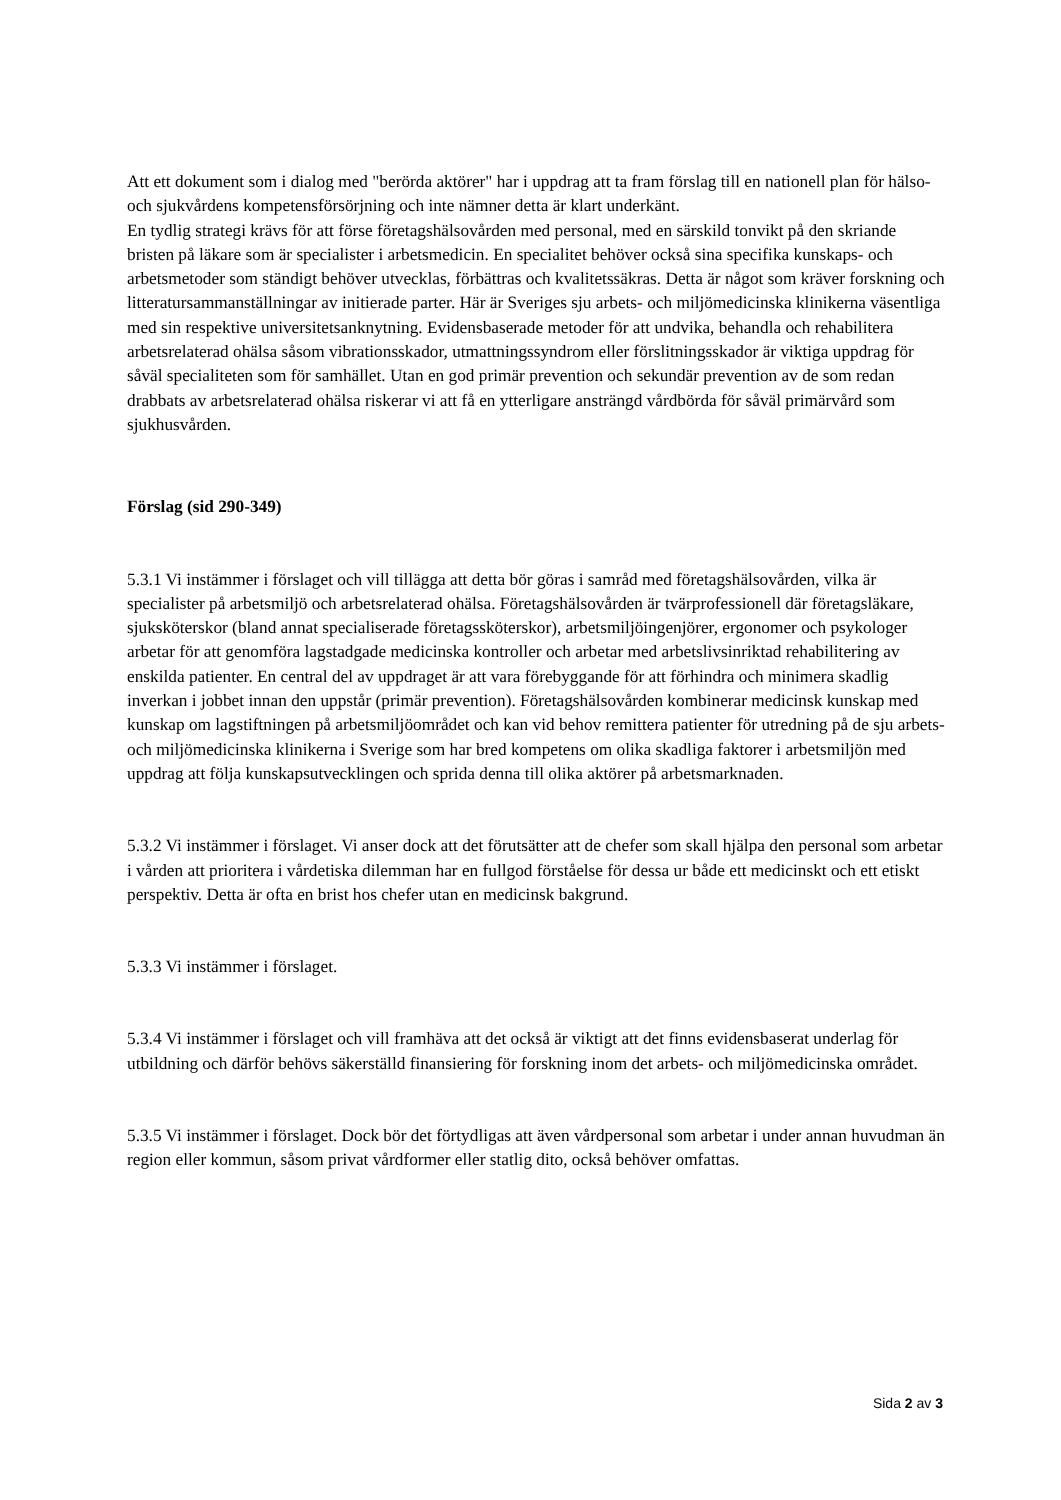Att ett dokument som i dialog med "berörda aktörer" har i uppdrag att ta fram förslag till en nationell plan för hälso- och sjukvårdens kompetensförsörjning och inte nämner detta är klart underkänt.
En tydlig strategi krävs för att förse företagshälsovården med personal, med en särskild tonvikt på den skriande bristen på läkare som är specialister i arbetsmedicin. En specialitet behöver också sina specifika kunskaps- och arbetsmetoder som ständigt behöver utvecklas, förbättras och kvalitetssäkras. Detta är något som kräver forskning och litteratursammanställningar av initierade parter. Här är Sveriges sju arbets- och miljömedicinska klinikerna väsentliga med sin respektive universitetsanknytning. Evidensbaserade metoder för att undvika, behandla och rehabilitera arbetsrelaterad ohälsa såsom vibrationsskador, utmattningssyndrom eller förslitningsskador är viktiga uppdrag för såväl specialiteten som för samhället. Utan en god primär prevention och sekundär prevention av de som redan drabbats av arbetsrelaterad ohälsa riskerar vi att få en ytterligare ansträngd vårdbörda för såväl primärvård som sjukhusvården.
Förslag (sid 290-349)
5.3.1 Vi instämmer i förslaget och vill tillägga att detta bör göras i samråd med företagshälsovården, vilka är specialister på arbetsmiljö och arbetsrelaterad ohälsa. Företagshälsovården är tvärprofessionell där företagsläkare, sjuksköterskor (bland annat specialiserade företagssköterskor), arbetsmiljöingenjörer, ergonomer och psykologer arbetar för att genomföra lagstadgade medicinska kontroller och arbetar med arbetslivsinriktad rehabilitering av enskilda patienter. En central del av uppdraget är att vara förebyggande för att förhindra och minimera skadlig inverkan i jobbet innan den uppstår (primär prevention). Företagshälsovården kombinerar medicinsk kunskap med kunskap om lagstiftningen på arbetsmiljöområdet och kan vid behov remittera patienter för utredning på de sju arbets- och miljömedicinska klinikerna i Sverige som har bred kompetens om olika skadliga faktorer i arbetsmiljön med uppdrag att följa kunskapsutvecklingen och sprida denna till olika aktörer på arbetsmarknaden.
5.3.2 Vi instämmer i förslaget. Vi anser dock att det förutsätter att de chefer som skall hjälpa den personal som arbetar i vården att prioritera i vårdetiska dilemman har en fullgod förståelse för dessa ur både ett medicinskt och ett etiskt perspektiv. Detta är ofta en brist hos chefer utan en medicinsk bakgrund.
5.3.3 Vi instämmer i förslaget.
5.3.4 Vi instämmer i förslaget och vill framhäva att det också är viktigt att det finns evidensbaserat underlag för utbildning och därför behövs säkerställd finansiering för forskning inom det arbets- och miljömedicinska området.
5.3.5 Vi instämmer i förslaget. Dock bör det förtydligas att även vårdpersonal som arbetar i under annan huvudman än region eller kommun, såsom privat vårdformer eller statlig dito, också behöver omfattas.
Sida 2 av 3